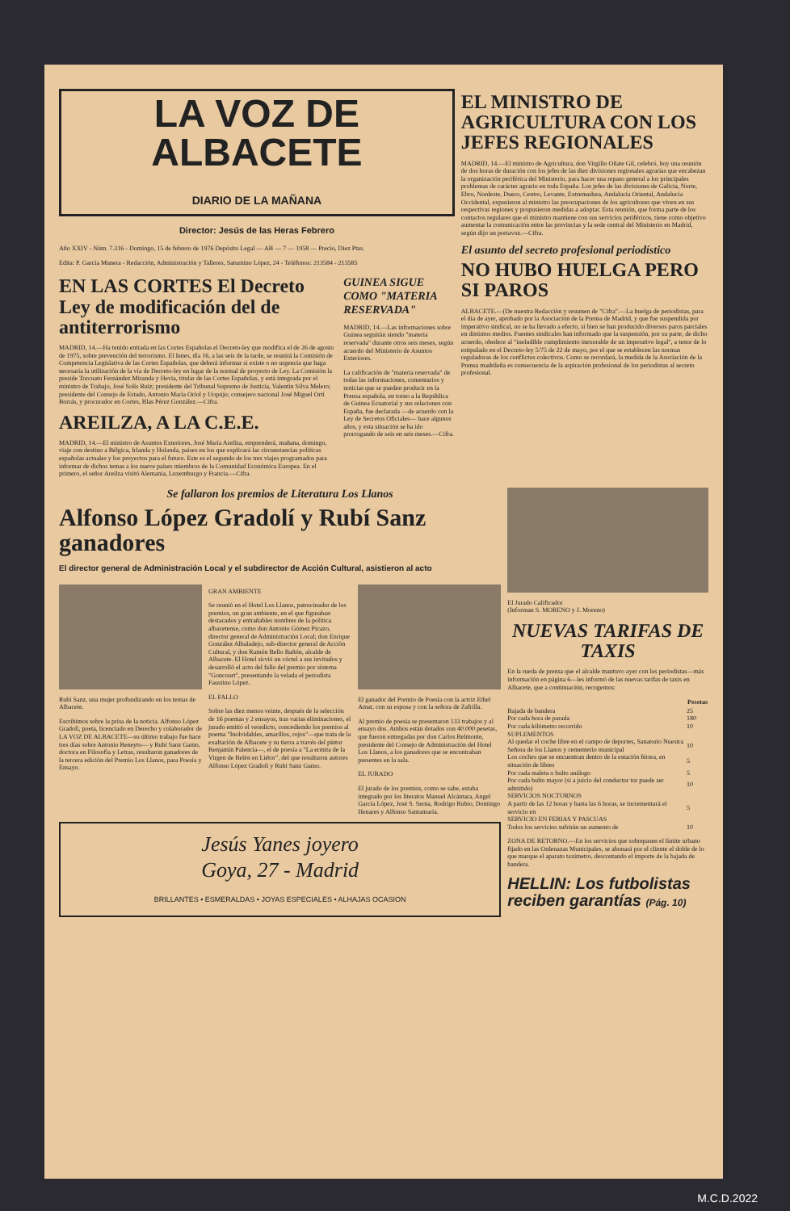LA VOZ DE
ALBACETE
DIARIO DE LA MAÑANA
Director: Jesús de las Heras Febrero
Año XXIV - Núm. 7.316 - Domingo, 15 de febrero de 1976 Depósito Legal — AB — 7 — 1958 — Precio, Diez Ptas.
Edita: P. García Munera - Redacción, Administración y Talleres, Saturnino López, 24 - Teléfonos: 213584 - 213585
EN LAS CORTES El Decreto Ley de modificación del de antiterrorismo
MADRID, 14.—Ha tenido entrada en las Cortes Españolas el Decreto-ley que modifica el de 26 de agosto de 1975, sobre prevención del terrorismo. El lunes, día 16, a las seis de la tarde, se reunirá la Comisión de Competencia Legislativa de las Cortes Españolas, que deberá informar si existe o no urgencia que haga necesaria la utilización de la vía de Decreto-ley en lugar de la normal de proyecto de Ley. La Comisión la preside Torcuato Fernández Miranda y Hevia, titular de las Cortes Españolas, y está integrada por el ministro de Trabajo, José Solís Ruiz; presidente del Tribunal Supremo de Justicia, Valentín Silva Melero; presidente del Consejo de Estado, Antonio María Oriol y Urquijo; consejero nacional José Miguel Ortí Borrás, y procurador en Cortes, Blas Pérez González.—Cifra.
AREILZA, A LA C.E.E.
MADRID, 14.—El ministro de Asuntos Exteriores, José María Areilza, emprenderá, mañana, domingo, viaje con destino a Bélgica, Irlanda y Holanda, países en los que explicará las circunstancias políticas españolas actuales y los proyectos para el futuro. Este es el segundo de los tres viajes programados para informar de dichos temas a los nueve países miembros de la Comunidad Económica Europea. En el primero, el señor Areilza visitó Alemania, Luxemburgo y Francia.—Cifra.
GUINEA SIGUE COMO "MATERIA RESERVADA"
MADRID, 14.—Las informaciones sobre Guinea seguirán siendo "materia reservada" durante otros seis meses, según acuerdo del Ministerio de Asuntos Exteriores.
La calificación de "materia reservada" de todas las informaciones, comentarios y noticias que se pueden producir en la Prensa española, en torno a la República de Guinea Ecuatorial y sus relaciones con España, fue declarada —de acuerdo con la Ley de Secretos Oficiales— hace algunos años, y esta situación se ha ido prorrogando de seis en seis meses.—Cifra.
EL MINISTRO DE AGRICULTURA CON LOS JEFES REGIONALES
MADRID, 14.—El ministro de Agricultura, don Virgilio Oñate Gil, celebró, hoy una reunión de dos horas de duración con los jefes de las diez divisiones regionales agrarias que encabezan la organización periférica del Ministerio, para hacer una repaso general a los principales problemas de carácter agrario en toda España. Los jefes de las divisiones de Galicia, Norte, Ebro, Nordeste, Duero, Centro, Levante, Extremadura, Andalucía Oriental, Andalucía Occidental, expusieron al ministro las preocupaciones de los agricultores que viven en sus respectivas regiones y propusieron medidas a adoptar. Esta reunión, que forma parte de los contactos regulares que el ministro mantiene con sus servicios periféricos, tiene como objetivo aumentar la comunicación entre las provincias y la sede central del Ministerio en Madrid, según dijo un portavoz.—Cifra.
El asunto del secreto profesional periodístico
NO HUBO HUELGA PERO SI PAROS
ALBACETE.—(De nuestra Redacción y resumen de "Cifra".—La huelga de periodistas, para el día de ayer, aprobado por la Asociación de la Prensa de Madrid, y que fue suspendida por imperativo sindical, no se ha llevado a efecto, si bien se han producido diversos paros parciales en distintos medios. Fuentes sindicales han informado que la suspensión, por su parte, de dicho acuerdo, obedece al "ineludible cumplimiento inexorable de un imperativo legal", a tenor de lo estipulado en el Decreto-ley 5/75 de 22 de mayo, por el que se establecen las normas reguladoras de los conflictos colectivos. Como se recordará, la medida de la Asociación de la Prensa madrileña es consecuencia de la aspiración profesional de los periodistas al secreto profesional.
Se fallaron los premios de Literatura Los Llanos
Alfonso López Gradolí y Rubí Sanz ganadores
El director general de Administración Local y el subdirector de Acción Cultural, asistieron al acto
Rubí Sanz, una mujer profundizando en los temas de Albacete.
Escribimos sobre la prisa de la noticia. Alfonso López Gradolí, poeta, licenciado en Derecho y colaborador de LA VOZ DE ALBACETE—su último trabajo fue hace tres días sobre Antonio Beneyto— y Rubí Sanz Gamo, doctora en Filosofía y Letras, resultaron ganadores de la tercera edición del Premio Los Llanos, para Poesía y Ensayo.
GRAN AMBIENTE
Se reunió en el Hotel Los Llanos, patrocinador de los premios, un gran ambiente, en el que figuraban destacados y entrañables nombres de la política albacetense, como don Antonio Gómez Picazo, director general de Administración Local; don Enrique González Albaladejo, sub-director general de Acción Cultural, y don Ramón Bello Bañón, alcalde de Albacete. El Hotel sirvió un cóctel a sus invitados y desarrolló el acto del fallo del premio por sistema "Goncourt", presentando la velada el periodista Faustino López.
EL FALLO
Sobre las diez menos veinte, después de la selección de 16 poemas y 2 ensayos, tras varias eliminaciones, el jurado emitió el veredicto, concediendo los premios al poema "Inolvidables, amarillos, rojos"—que trata de la exaltación de Albacete y su tierra a través del pintor Benjamín Palencia—, el de poesía a "La ermita de la Virgen de Belén en Liétor", del que resultaron autores Alfonso López Gradolí y Rubí Sanz Gamo.
El ganador del Premio de Poesía con la actriz Ethel Amat, con su esposa y con la señora de Zafrilla.
Al premio de poesía se presentaron 133 trabajos y al ensayo dos. Ambos están dotados con 40.000 pesetas, que fueron entregadas por don Carlos Belmonte, presidente del Consejo de Administración del Hotel Los Llanos, a los ganadores que se encontraban presentes en la sala.
EL JURADO
El jurado de los premios, como se sabe, estaba integrado por los literatos Manuel Alcántara, Angel García López, José S. Serna, Rodrigo Rubio, Domingo Henares y Alfonso Santamaría.
Jesús Yanes joyero
Goya, 27 - Madrid
BRILLANTES • ESMERALDAS • JOYAS ESPECIALES • ALHAJAS OCASION
El Jurado Calificador
(Informan S. MORENO y J. Moreno)
NUEVAS TARIFAS DE TAXIS
En la rueda de prensa que el alcalde mantuvo ayer con los periodistas—más información en página 6—les informó de las nuevas tarifas de taxis en Albacete, que a continuación, recogemos:
| | Pesetas |
| --- | --- |
| Bajada de bandera | 25 |
| Por cada hora de parada | 180 |
| Por cada kilómetro recorrido | 10 |
| SUPLEMENTOS | |
| Al quedar el coche libre en el campo de deportes, Sanatorio Nuestra Señora de los Llanos y cementerio municipal | 10 |
| Los coches que se encuentran dentro de la estación férrea, en situación de libres | 5 |
| Por cada maleta o bulto análogo | 5 |
| Por cada bulto mayor (si a juicio del conductor tor puede ser admitido) | 10 |
| SERVICIOS NOCTURNOS | |
| A partir de las 12 horas y hasta las 6 horas, se incrementará el servicio en | 5 |
| SERVICIO EN FERIAS Y PASCUAS | |
| Todos los servicios sufrirán un aumento de | 10 |
ZONA DE RETORNO.—En los servicios que sobrepasen el límite urbano fijado en las Ordenazas Municipales, se abonará por el cliente el doble de lo que marque el aparato taxímetro, descontando el importe de la bajada de bandera.
HELLIN: Los futbolistas reciben garantías (Pág. 10)
M.C.D.2022